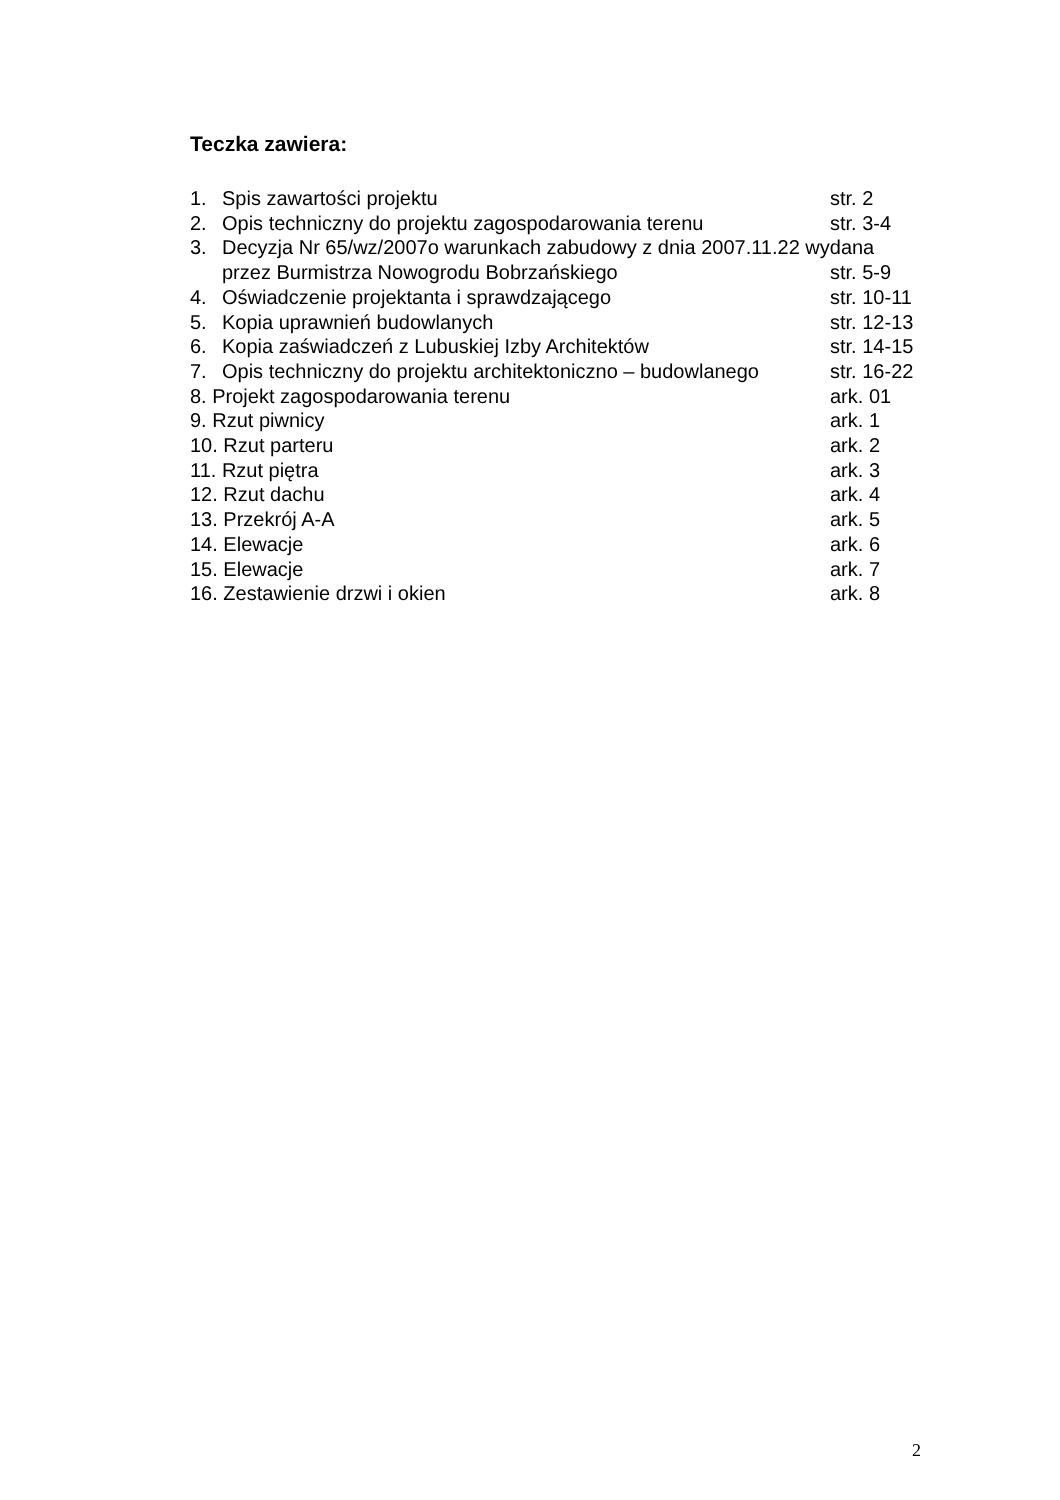Teczka zawiera:
1. Spis zawartości projektu str. 2
2. Opis techniczny do projektu zagospodarowania terenu str. 3-4
3. Decyzja Nr 65/wz/2007o warunkach zabudowy z dnia 2007.11.22 wydana
przez Burmistrza Nowogrodu Bobrzańskiego str. 5-9
4. Oświadczenie projektanta i sprawdzającego str. 10-11
5. Kopia uprawnień budowlanych str. 12-13
6. Kopia zaświadczeń z Lubuskiej Izby Architektów str. 14-15
7. Opis techniczny do projektu architektoniczno – budowlanego str. 16-22
8. Projekt zagospodarowania terenu ark. 01
9. Rzut piwnicy ark. 1
10. Rzut parteru ark. 2
11. Rzut piętra ark. 3
12. Rzut dachu ark. 4
13. Przekrój A-A ark. 5
14. Elewacje ark. 6
15. Elewacje ark. 7
16. Zestawienie drzwi i okien ark. 8
2